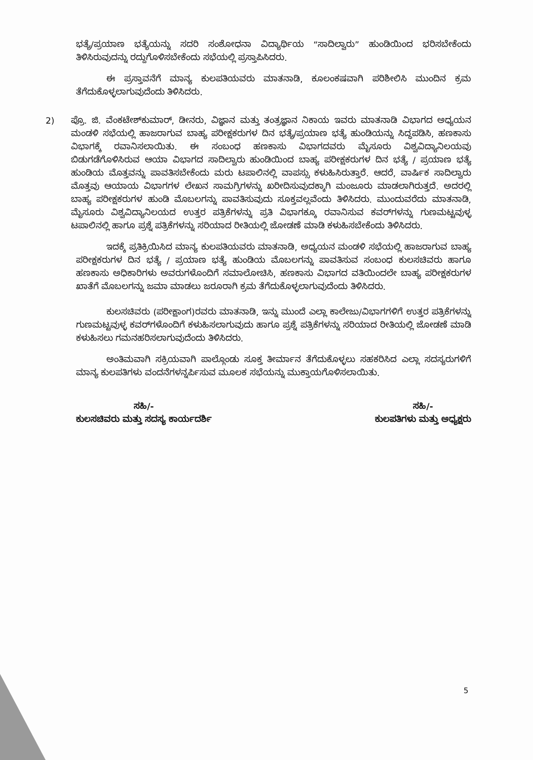ಭತ್ಯೆ/ಪ್ರಯಾಣ ಭತ್ಯೆಯನ್ನು ಸದರಿ ಸಂಶೋಧನಾ ವಿದ್ಯಾರ್ಥಿಯ “ಸಾದಿಲ್ವಾರು” ಹುಂಡಿಯಿಂದ ಭರಿಸಬೇಕೆಂದು ತಿಳಿಸಿರುವುದನ್ನು ರದ್ದುಗೊಳಿಸಬೇಕೆಂದು ಸಭೆಯಲ್ಲಿ ಪ್ರಸ್ತಾಪಿಸಿದರು.
ಈ ಪ್ರಸ್ತಾವನೆಗೆ ಮಾನ್ಯ ಕುಲಪತಿಯವರು ಮಾತನಾಡಿ, ಕೂಲಂಕಷವಾಗಿ ಪರಿಶೀಲಿಸಿ ಮುಂದಿನ ಕ್ರಮ ತೆಗೆದುಕೊಳ್ಳಲಾಗುವುದೆಂದು ತಿಳಿಸಿದರು.
2) ಪ್ರೊ. ಜಿ. ವೆಂಕಟೇಶ್‌ಕುಮಾರ್, ಡೀನರು, ವಿಜ್ಞಾನ ಮತ್ತು ತಂತ್ರಜ್ಞಾನ ನಿಕಾಯ ಇವರು ಮಾತನಾಡಿ ವಿಭಾಗದ ಅಧ್ಯಯನ ಮಂಡಳಿ ಸಭೆಯಲ್ಲಿ ಹಾಜರಾಗುವ ಬಾಹ್ಯ ಪರೀಕ್ಷಕರುಗಳ ದಿನ ಭತ್ಯೆ/ಪ್ರಯಾಣ ಭತ್ಯೆ ಹುಂಡಿಯನ್ನು ಸಿದ್ಧಪಡಿಸಿ, ಹಣಕಾಸು ವಿಭಾಗಕ್ಕೆ ರವಾನಿಸಲಾಯಿತು. ಈ ಸಂಬಂಧ ಹಣಕಾಸು ವಿಭಾಗದವರು ಮೈಸೂರು ವಿಶ್ವವಿದ್ಯಾನಿಲಯವು ಬಿಡುಗಡೆಗೊಳಿಸಿರುವ ಆಯಾ ವಿಭಾಗದ ಸಾದಿಲ್ವಾರು ಹುಂಡಿಯಿಂದ ಬಾಹ್ಯ ಪರೀಕ್ಷಕರುಗಳ ದಿನ ಭತ್ಯೆ / ಪ್ರಯಾಣ ಭತ್ಯೆ ಹುಂಡಿಯ ಮೊತ್ತವನ್ನು ಪಾವತಿಸಬೇಕೆಂದು ಮರು ಟಪಾಲಿನಲ್ಲಿ ವಾಪಸ್ಸು ಕಳುಹಿಸಿರುತ್ತಾರೆ. ಆದರೆ, ವಾರ್ಷಿಕ ಸಾದಿಲ್ವಾರು ಮೊತ್ತವು ಆಯಾಯ ವಿಭಾಗಗಳ ಲೇಖನ ಸಾಮಗ್ರಿಗಳನ್ನು ಖರೀದಿಸುವುದಕ್ಕಾಗಿ ಮಂಜೂರು ಮಾಡಲಾಗಿರುತ್ತದೆ. ಅದರಲ್ಲಿ ಬಾಹ್ಯ ಪರೀಕ್ಷಕರುಗಳ ಹುಂಡಿ ಮೊಬಲಗನ್ನು ಪಾವತಿಸುವುದು ಸೂಕ್ತವಲ್ಲವೆಂದು ತಿಳಿಸಿದರು. ಮುಂದುವರೆದು ಮಾತನಾಡಿ, ಮೈಸೂರು ವಿಶ್ವವಿದ್ಯಾನಿಲಯದ ಉತ್ತರ ಪತ್ರಿಕೆಗಳನ್ನು ಪ್ರತಿ ವಿಭಾಗಕ್ಕೂ ರವಾನಿಸುವ ಕವರ್‌ಗಳನ್ನು ಗುಣಮಟ್ಟವುಳ್ಳ ಟಪಾಲಿನಲ್ಲಿ ಹಾಗೂ ಪ್ರಶ್ನೆ ಪತ್ರಿಕೆಗಳನ್ನು ಸರಿಯಾದ ರೀತಿಯಲ್ಲಿ ಜೋಡಣೆ ಮಾಡಿ ಕಳುಹಿಸಬೇಕೆಂದು ತಿಳಿಸಿದರು.
ಇದಕ್ಕೆ ಪ್ರತಿಕ್ರಿಯಿಸಿದ ಮಾನ್ಯ ಕುಲಪತಿಯವರು ಮಾತನಾಡಿ, ಅಧ್ಯಯನ ಮಂಡಳಿ ಸಭೆಯಲ್ಲಿ ಹಾಜರಾಗುವ ಬಾಹ್ಯ ಪರೀಕ್ಷಕರುಗಳ ದಿನ ಭತ್ಯೆ / ಪ್ರಯಾಣ ಭತ್ಯೆ ಹುಂಡಿಯ ಮೊಬಲಗನ್ನು ಪಾವತಿಸುವ ಸಂಬಂಧ ಕುಲಸಚಿವರು ಹಾಗೂ ಹಣಕಾಸು ಅಧಿಕಾರಿಗಳು ಅವರುಗಳೊಂದಿಗೆ ಸಮಾಲೋಚಿಸಿ, ಹಣಕಾಸು ವಿಭಾಗದ ವತಿಯಿಂದಲೇ ಬಾಹ್ಯ ಪರೀಕ್ಷಕರುಗಳ ಖಾತೆಗೆ ಮೊಬಲಗನ್ನು ಜಮಾ ಮಾಡಲು ಜರೂರಾಗಿ ಕ್ರಮ ತೆಗೆದುಕೊಳ್ಳಲಾಗುವುದೆಂದು ತಿಳಿಸಿದರು.
ಕುಲಸಚಿವರು (ಪರೀಕ್ಷಾಂಗ)ರವರು ಮಾತನಾಡಿ, ಇನ್ನು ಮುಂದೆ ಎಲ್ಲಾ ಕಾಲೇಜು/ವಿಭಾಗಗಳಿಗೆ ಉತ್ತರ ಪತ್ರಿಕೆಗಳನ್ನು ಗುಣಮಟ್ಟವುಳ್ಳ ಕವರ್‌ಗಳೊಂದಿಗೆ ಕಳುಹಿಸಲಾಗುವುದು ಹಾಗೂ ಪ್ರಶ್ನೆ ಪತ್ರಿಕೆಗಳನ್ನು ಸರಿಯಾದ ರೀತಿಯಲ್ಲಿ ಜೋಡಣೆ ಮಾಡಿ ಕಳುಹಿಸಲು ಗಮನಹರಿಸಲಾಗುವುದೆಂದು ತಿಳಿಸಿದರು.
ಅಂತಿಮವಾಗಿ ಸಕ್ರಿಯವಾಗಿ ಪಾಲ್ಗೊಂಡು ಸೂಕ್ತ ತೀರ್ಮಾನ ತೆಗೆದುಕೊಳ್ಳಲು ಸಹಕರಿಸಿದ ಎಲ್ಲಾ ಸದಸ್ಯರುಗಳಿಗೆ ಮಾನ್ಯ ಕುಲಪತಿಗಳು ವಂದನೆಗಳನ್ನರ್ಪಿಸುವ ಮೂಲಕ ಸಭೆಯನ್ನು ಮುಕ್ತಾಯಗೊಳಿಸಲಾಯಿತು.
ಸಹಿ/-
ಕುಲಸಚಿವರು ಮತ್ತು ಸದಸ್ಯ ಕಾರ್ಯದರ್ಶಿ
ಸಹಿ/-
ಕುಲಪತಿಗಳು ಮತ್ತು ಅಧ್ಯಕ್ಷರು
5